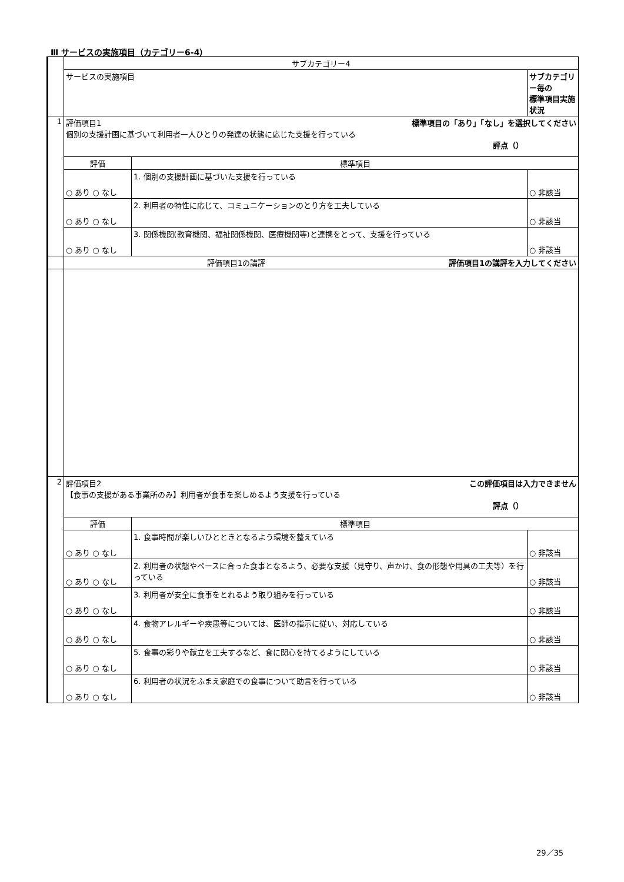Ⅲ サービスの実施項目（カテゴリー6-4）
| | サブカテゴリー4 | | |
| | サービスの実施項目 | | サブカテゴリー毎の 標準項目実施状況 |
| 1 | 評価項目1 標準項目の「あり」「なし」を選択してください 個別の支援計画に基づいて利用者一人ひとりの発達の状態に応じた支援を行っている 評点（） | | |
| | 評価 | 標準項目 | |
| | ○ あり ○ なし | 1. 個別の支援計画に基づいた支援を行っている | ○ 非該当 |
| | ○ あり ○ なし | 2. 利用者の特性に応じて、コミュニケーションのとり方を工夫している | ○ 非該当 |
| | ○ あり ○ なし | 3. 関係機関(教育機関、福祉関係機関、医療機関等)と連携をとって、支援を行っている | ○ 非該当 |
| | 評価項目1の講評 評価項目1の講評を入力してください | | |
| 2 | 評価項目2 この評価項目は入力できません 【食事の支援がある事業所のみ】利用者が食事を楽しめるよう支援を行っている 評点（） | | |
| | 評価 | 標準項目 | |
| | ○ あり ○ なし | 1. 食事時間が楽しいひとときとなるよう環境を整えている | ○ 非該当 |
| | ○ あり ○ なし | 2. 利用者の状態やペースに合った食事となるよう、必要な支援（見守り、声かけ、食の形態や用具の工夫等）を行っている | ○ 非該当 |
| | ○ あり ○ なし | 3. 利用者が安全に食事をとれるよう取り組みを行っている | ○ 非該当 |
| | ○ あり ○ なし | 4. 食物アレルギーや疾患等については、医師の指示に従い、対応している | ○ 非該当 |
| | ○ あり ○ なし | 5. 食事の彩りや献立を工夫するなど、食に関心を持てるようにしている | ○ 非該当 |
| | ○ あり ○ なし | 6. 利用者の状況をふまえ家庭での食事について助言を行っている | ○ 非該当 |
29／35